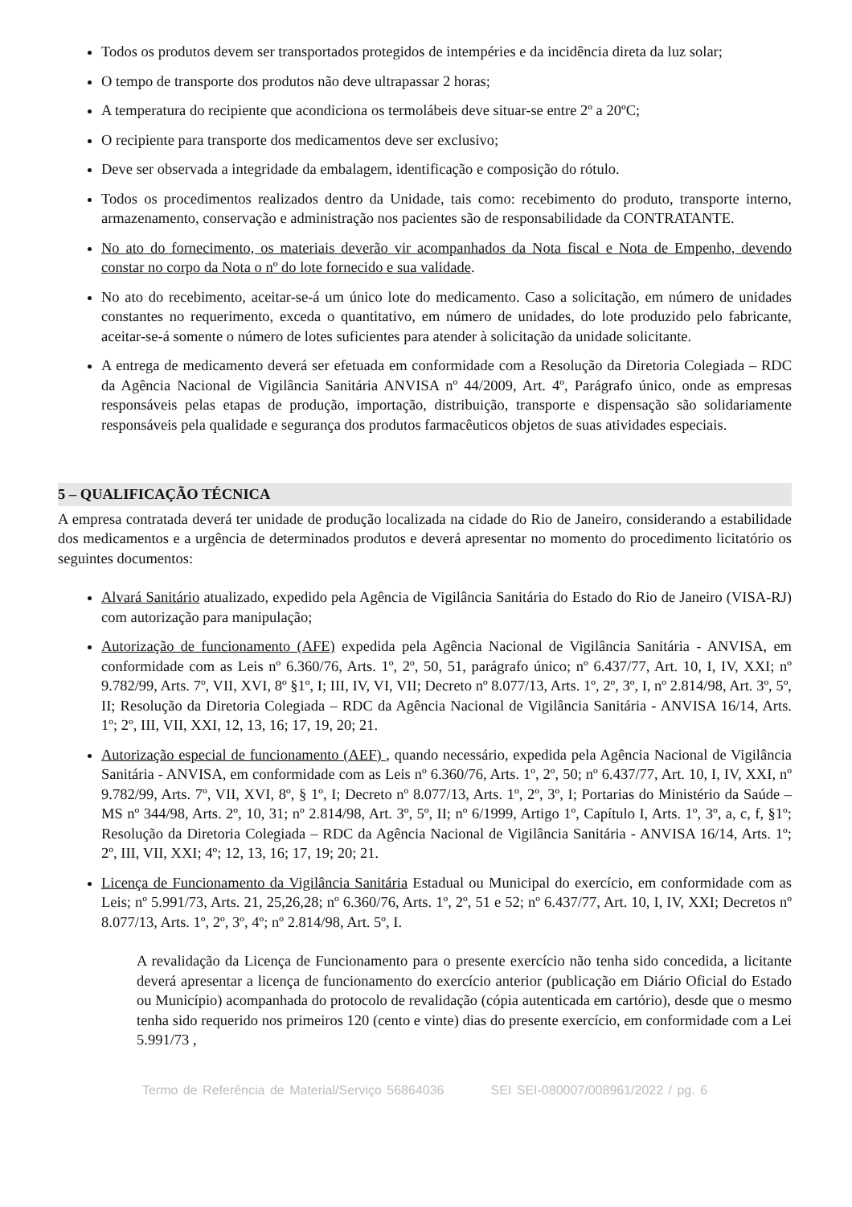Todos os produtos devem ser transportados protegidos de intempéries e da incidência direta da luz solar;
O tempo de transporte dos produtos não deve ultrapassar 2 horas;
A temperatura do recipiente que acondiciona os termolábeis deve situar-se entre 2º a 20ºC;
O recipiente para transporte dos medicamentos deve ser exclusivo;
Deve ser observada a integridade da embalagem, identificação e composição do rótulo.
Todos os procedimentos realizados dentro da Unidade, tais como: recebimento do produto, transporte interno, armazenamento, conservação e administração nos pacientes são de responsabilidade da CONTRATANTE.
No ato do fornecimento, os materiais deverão vir acompanhados da Nota fiscal e Nota de Empenho, devendo constar no corpo da Nota o nº do lote fornecido e sua validade.
No ato do recebimento, aceitar-se-á um único lote do medicamento. Caso a solicitação, em número de unidades constantes no requerimento, exceda o quantitativo, em número de unidades, do lote produzido pelo fabricante, aceitar-se-á somente o número de lotes suficientes para atender à solicitação da unidade solicitante.
A entrega de medicamento deverá ser efetuada em conformidade com a Resolução da Diretoria Colegiada – RDC da Agência Nacional de Vigilância Sanitária ANVISA nº 44/2009, Art. 4º, Parágrafo único, onde as empresas responsáveis pelas etapas de produção, importação, distribuição, transporte e dispensação são solidariamente responsáveis pela qualidade e segurança dos produtos farmacêuticos objetos de suas atividades especiais.
5 – QUALIFICAÇÃO TÉCNICA
A empresa contratada deverá ter unidade de produção localizada na cidade do Rio de Janeiro, considerando a estabilidade dos medicamentos e a urgência de determinados produtos e deverá apresentar no momento do procedimento licitatório os seguintes documentos:
Alvará Sanitário atualizado, expedido pela Agência de Vigilância Sanitária do Estado do Rio de Janeiro (VISA-RJ) com autorização para manipulação;
Autorização de funcionamento (AFE) expedida pela Agência Nacional de Vigilância Sanitária - ANVISA, em conformidade com as Leis nº 6.360/76, Arts. 1º, 2º, 50, 51, parágrafo único; nº 6.437/77, Art. 10, I, IV, XXI; nº 9.782/99, Arts. 7º, VII, XVI, 8º §1º, I; III, IV, VI, VII; Decreto nº 8.077/13, Arts. 1º, 2º, 3º, I, nº 2.814/98, Art. 3º, 5º, II; Resolução da Diretoria Colegiada – RDC da Agência Nacional de Vigilância Sanitária - ANVISA 16/14, Arts. 1º; 2º, III, VII, XXI, 12, 13, 16; 17, 19, 20; 21.
Autorização especial de funcionamento (AEF) , quando necessário, expedida pela Agência Nacional de Vigilância Sanitária - ANVISA, em conformidade com as Leis nº 6.360/76, Arts. 1º, 2º, 50; nº 6.437/77, Art. 10, I, IV, XXI, nº 9.782/99, Arts. 7º, VII, XVI, 8º, § 1º, I; Decreto nº 8.077/13, Arts. 1º, 2º, 3º, I; Portarias do Ministério da Saúde – MS nº 344/98, Arts. 2º, 10, 31; nº 2.814/98, Art. 3º, 5º, II; nº 6/1999, Artigo 1º, Capítulo I, Arts. 1º, 3º, a, c, f, §1º; Resolução da Diretoria Colegiada – RDC da Agência Nacional de Vigilância Sanitária - ANVISA 16/14, Arts. 1º; 2º, III, VII, XXI; 4º; 12, 13, 16; 17, 19; 20; 21.
Licença de Funcionamento da Vigilância Sanitária Estadual ou Municipal do exercício, em conformidade com as Leis; nº 5.991/73, Arts. 21, 25,26,28; nº 6.360/76, Arts. 1º, 2º, 51 e 52; nº 6.437/77, Art. 10, I, IV, XXI; Decretos nº 8.077/13, Arts. 1º, 2º, 3º, 4º; nº 2.814/98, Art. 5º, I.
A revalidação da Licença de Funcionamento para o presente exercício não tenha sido concedida, a licitante deverá apresentar a licença de funcionamento do exercício anterior (publicação em Diário Oficial do Estado ou Município) acompanhada do protocolo de revalidação (cópia autenticada em cartório), desde que o mesmo tenha sido requerido nos primeiros 120 (cento e vinte) dias do presente exercício, em conformidade com a Lei 5.991/73 ,
Termo de Referência de Material/Serviço 56864036 SEI SEI-080007/008961/2022 / pg. 6